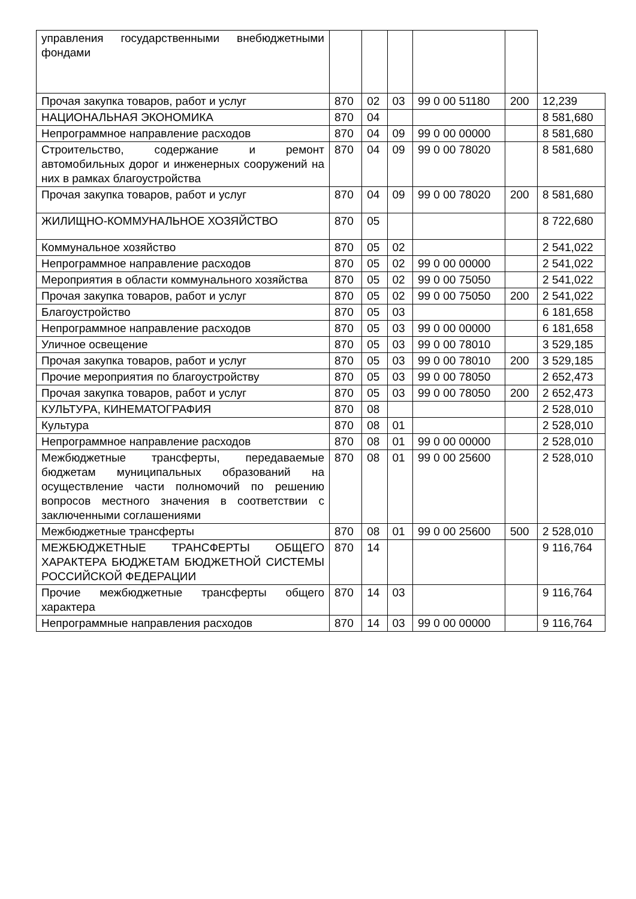| управления государственными внебюджетными фондами | | | | | | |
| Прочая закупка товаров, работ и услуг | 870 | 02 | 03 | 99 0 00 51180 | 200 | 12,239 |
| НАЦИОНАЛЬНАЯ ЭКОНОМИКА | 870 | 04 | | | | 8 581,680 |
| Непрограммное направление расходов | 870 | 04 | 09 | 99 0 00 00000 | | 8 581,680 |
| Строительство, содержание и ремонт автомобильных дорог и инженерных сооружений на них в рамках благоустройства | 870 | 04 | 09 | 99 0 00 78020 | | 8 581,680 |
| Прочая закупка товаров, работ и услуг | 870 | 04 | 09 | 99 0 00 78020 | 200 | 8 581,680 |
| ЖИЛИЩНО-КОММУНАЛЬНОЕ ХОЗЯЙСТВО | 870 | 05 | | | | 8 722,680 |
| Коммунальное хозяйство | 870 | 05 | 02 | | | 2 541,022 |
| Непрограммное направление расходов | 870 | 05 | 02 | 99 0 00 00000 | | 2 541,022 |
| Мероприятия в области коммунального хозяйства | 870 | 05 | 02 | 99 0 00 75050 | | 2 541,022 |
| Прочая закупка товаров, работ и услуг | 870 | 05 | 02 | 99 0 00 75050 | 200 | 2 541,022 |
| Благоустройство | 870 | 05 | 03 | | | 6 181,658 |
| Непрограммное направление расходов | 870 | 05 | 03 | 99 0 00 00000 | | 6 181,658 |
| Уличное освещение | 870 | 05 | 03 | 99 0 00 78010 | | 3 529,185 |
| Прочая закупка товаров, работ и услуг | 870 | 05 | 03 | 99 0 00 78010 | 200 | 3 529,185 |
| Прочие мероприятия по благоустройству | 870 | 05 | 03 | 99 0 00 78050 | | 2 652,473 |
| Прочая закупка товаров, работ и услуг | 870 | 05 | 03 | 99 0 00 78050 | 200 | 2 652,473 |
| КУЛЬТУРА, КИНЕМАТОГРАФИЯ | 870 | 08 | | | | 2 528,010 |
| Культура | 870 | 08 | 01 | | | 2 528,010 |
| Непрограммное направление расходов | 870 | 08 | 01 | 99 0 00 00000 | | 2 528,010 |
| Межбюджетные трансферты, передаваемые бюджетам муниципальных образований на осуществление части полномочий по решению вопросов местного значения в соответствии с заключенными соглашениями | 870 | 08 | 01 | 99 0 00 25600 | | 2 528,010 |
| Межбюджетные трансферты | 870 | 08 | 01 | 99 0 00 25600 | 500 | 2 528,010 |
| МЕЖБЮДЖЕТНЫЕ ТРАНСФЕРТЫ ОБЩЕГО ХАРАКТЕРА БЮДЖЕТАМ БЮДЖЕТНОЙ СИСТЕМЫ РОССИЙСКОЙ ФЕДЕРАЦИИ | 870 | 14 | | | | 9 116,764 |
| Прочие межбюджетные трансферты общего характера | 870 | 14 | 03 | | | 9 116,764 |
| Непрограммные направления расходов | 870 | 14 | 03 | 99 0 00 00000 | | 9 116,764 |